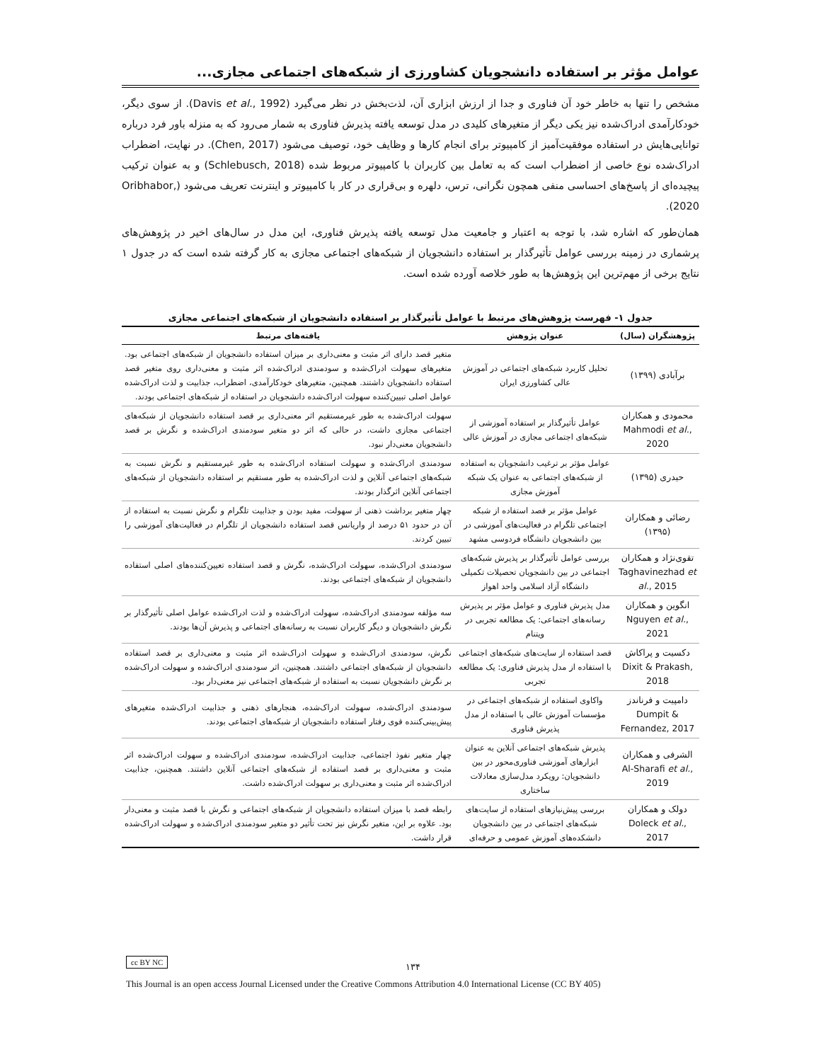عوامل مؤثر بر استفاده دانشجویان کشاورزی از شبکه‌های اجتماعی مجازی...
مشخص را تنها به خاطر خود آن فناوری و جدا از ارزش ابزاری آن، لذت‌بخش در نظر می‌گیرد (Davis et al., 1992). از سوی دیگر، خودکارآمدی ادراک‌شده نیز یکی دیگر از متغیرهای کلیدی در مدل توسعه یافته پذیرش فناوری به شمار می‌رود که به منزله باور فرد درباره توانایی‌هایش در استفاده موفقیت‌آمیز از کامپیوتر برای انجام کارها و وظایف خود، توصیف می‌شود (Chen, 2017). در نهایت، اضطراب ادراک‌شده نوع خاصی از اضطراب است که به تعامل بین کاربران با کامپیوتر مربوط شده (Schlebusch, 2018) و به عنوان ترکیب پیچیده‌ای از پاسخ‌های احساسی منفی همچون نگرانی، ترس، دلهره و بی‌قراری در کار با کامپیوتر و اینترنت تعریف می‌شود (Oribhabor, 2020).
همان‌طور که اشاره شد، با توجه به اعتبار و جامعیت مدل توسعه یافته پذیرش فناوری، این مدل در سال‌های اخیر در پژوهش‌های پرشماری در زمینه بررسی عوامل تأثیرگذار بر استفاده دانشجویان از شبکه‌های اجتماعی مجازی به کار گرفته شده است که در جدول ۱ نتایج برخی از مهم‌ترین این پژوهش‌ها به طور خلاصه آورده شده است.
جدول ۱- فهرست پژوهش‌های مرتبط با عوامل تأثیرگذار بر استفاده دانشجویان از شبکه‌های اجتماعی مجازی
| پژوهشگران (سال) | عنوان پژوهش | یافته‌های مرتبط |
| --- | --- | --- |
| برآبادی (۱۳۹۹) | تحلیل کاربرد شبکه‌های اجتماعی در آموزش عالی کشاورزی ایران | متغیر قصد دارای اثر مثبت و معنی‌داری بر میزان استفاده دانشجویان از شبکه‌های اجتماعی بود. متغیرهای سهولت ادراک‌شده و سودمندی ادراک‌شده اثر مثبت و معنی‌داری روی متغیر قصد استفاده دانشجویان داشتند. همچنین، متغیرهای خودکارآمدی، اضطراب، جذابیت و لذت ادراک‌شده عوامل اصلی تبیین‌کننده سهولت ادراک‌شده دانشجویان در استفاده از شبکه‌های اجتماعی بودند. |
| محمودی و همکاران Mahmodi et al. , 2020 | عوامل تأثیرگذار بر استفاده آموزشی از شبکه‌های اجتماعی مجازی در آموزش عالی | سهولت ادراک‌شده به طور غیرمستقیم اثر معنی‌داری بر قصد استفاده دانشجویان از شبکه‌های اجتماعی مجازی داشت، در حالی که اثر دو متغیر سودمندی ادراک‌شده و نگرش بر قصد دانشجویان معنی‌دار نبود. |
| حیدری (۱۳۹۵) | عوامل مؤثر بر ترغیب دانشجویان به استفاده از شبکه‌های اجتماعی به عنوان یک شبکه آموزش مجازی | سودمندی ادراک‌شده و سهولت استفاده ادراک‌شده به طور غیرمستقیم و نگرش نسبت به شبکه‌های اجتماعی آنلاین و لذت ادراک‌شده به طور مستقیم بر استفاده دانشجویان از شبکه‌های اجتماعی آنلاین اثرگذار بودند. |
| رضائی و همکاران (۱۳۹۵) | عوامل مؤثر بر قصد استفاده از شبکه اجتماعی تلگرام در فعالیت‌های آموزشی در بین دانشجویان دانشگاه فردوسی مشهد | چهار متغیر برداشت ذهنی از سهولت، مفید بودن و جذابیت تلگرام و نگرش نسبت به استفاده از آن در حدود ۵۱ درصد از واریانس قصد استفاده دانشجویان از تلگرام در فعالیت‌های آموزشی را تبیین کردند. |
| تقوی‌نژاد و همکاران Taghavinezhad et al. , 2015 | بررسی عوامل تأثیرگذار بر پذیرش شبکه‌های اجتماعی در بین دانشجویان تحصیلات تکمیلی دانشگاه آزاد اسلامی واحد اهواز | سودمندی ادراک‌شده، سهولت ادراک‌شده، نگرش و قصد استفاده تعیین‌کننده‌های اصلی استفاده دانشجویان از شبکه‌های اجتماعی بودند. |
| انگوین و همکاران Nguyen et al. , 2021 | مدل پذیرش فناوری و عوامل مؤثر بر پذیرش رسانه‌های اجتماعی: یک مطالعه تجربی در ویتنام | سه مؤلفه سودمندی ادراک‌شده، سهولت ادراک‌شده و لذت ادراک‌شده عوامل اصلی تأثیرگذار بر نگرش دانشجویان و دیگر کاربران نسبت به رسانه‌های اجتماعی و پذیرش آن‌ها بودند. |
| دکسیت و پراکاش Dixit & Prakash, 2018 | قصد استفاده از سایت‌های شبکه‌های اجتماعی با استفاده از مدل پذیرش فناوری: یک مطالعه تجربی | نگرش، سودمندی ادراک‌شده و سهولت ادراک‌شده اثر مثبت و معنی‌داری بر قصد استفاده دانشجویان از شبکه‌های اجتماعی داشتند. همچنین، اثر سودمندی ادراک‌شده و سهولت ادراک‌شده بر نگرش دانشجویان نسبت به استفاده از شبکه‌های اجتماعی نیز معنی‌دار بود. |
| دامپیت و فرناندز Dumpit & Fernandez, 2017 | واکاوی استفاده از شبکه‌های اجتماعی در مؤسسات آموزش عالی با استفاده از مدل پذیرش فناوری | سودمندی ادراک‌شده، سهولت ادراک‌شده، هنجارهای ذهنی و جذابیت ادراک‌شده متغیرهای پیش‌بینی‌کننده قوی رفتار استفاده دانشجویان از شبکه‌های اجتماعی بودند. |
| الشرفی و همکاران Al-Sharafi et al. , 2019 | پذیرش شبکه‌های اجتماعی آنلاین به عنوان ابزارهای آموزشی فناوری‌محور در بین دانشجویان: رویکرد مدل‌سازی معادلات ساختاری | چهار متغیر نفوذ اجتماعی، جذابیت ادراک‌شده، سودمندی ادراک‌شده و سهولت ادراک‌شده اثر مثبت و معنی‌داری بر قصد استفاده از شبکه‌های اجتماعی آنلاین داشتند. همچنین، جذابیت ادراک‌شده اثر مثبت و معنی‌داری بر سهولت ادراک‌شده داشت. |
| دولک و همکاران Doleck et al. , 2017 | بررسی پیش‌نیازهای استفاده از سایت‌های شبکه‌های اجتماعی در بین دانشجویان دانشکده‌های آموزش عمومی و حرفه‌ای | رابطه قصد با میزان استفاده دانشجویان از شبکه‌های اجتماعی و نگرش با قصد مثبت و معنی‌دار بود. علاوه بر این، متغیر نگرش نیز تحت تأثیر دو متغیر سودمندی ادراک‌شده و سهولت ادراک‌شده قرار داشت. |
cc BY NC
۱۳۴
This Journal is an open access Journal Licensed under the Creative Commons Attribution 4.0 International License (CC BY 405)